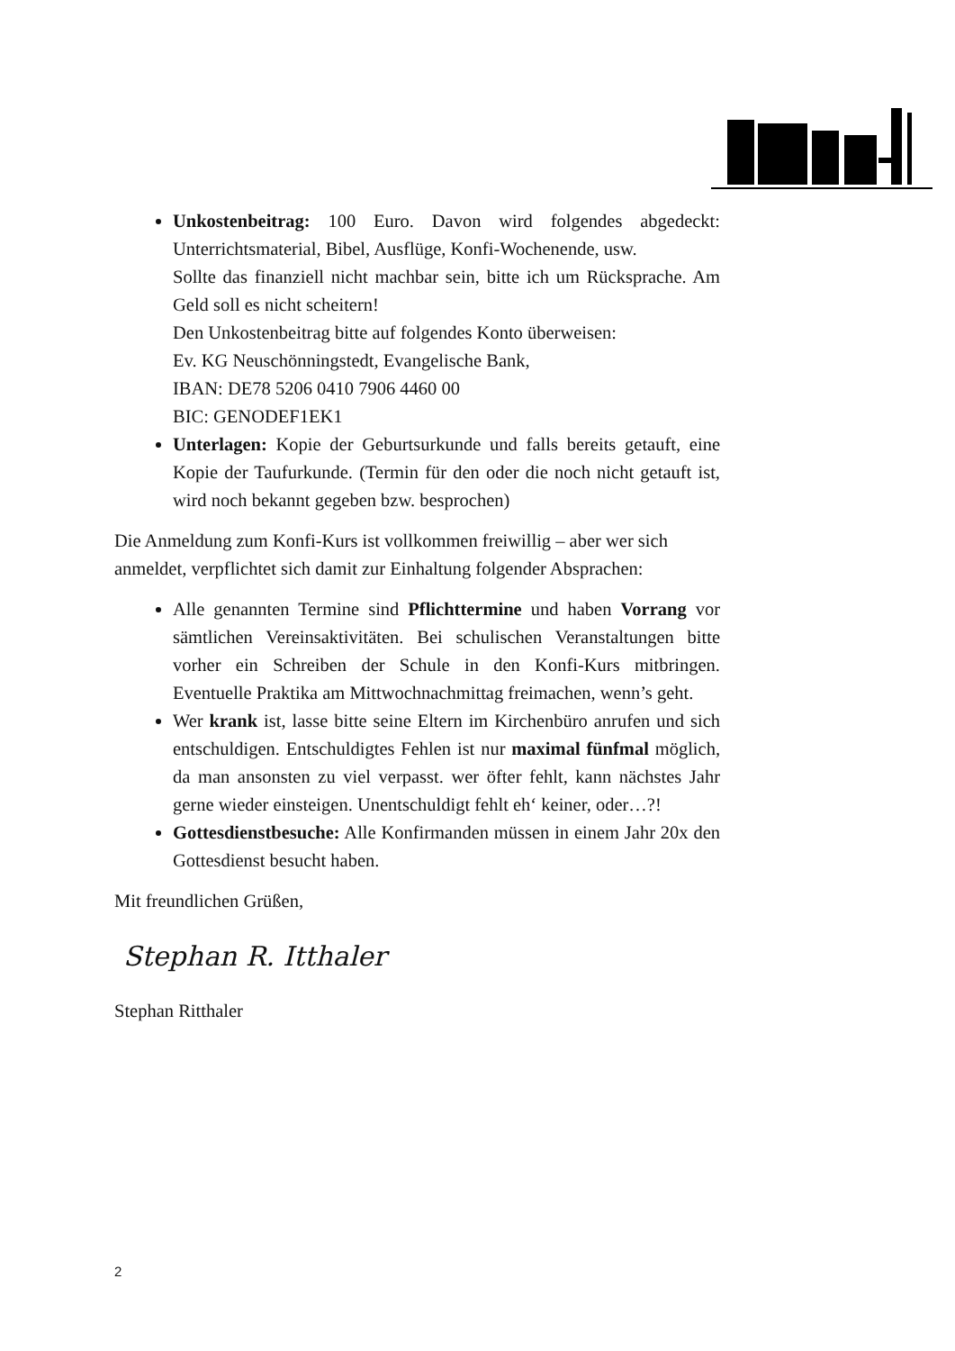Unkostenbeitrag: 100 Euro. Davon wird folgendes abgedeckt: Unterrichtsmaterial, Bibel, Ausflüge, Konfi-Wochenende, usw.
Sollte das finanziell nicht machbar sein, bitte ich um Rücksprache. Am Geld soll es nicht scheitern!
Den Unkostenbeitrag bitte auf folgendes Konto überweisen:
Ev. KG Neuschönningstedt, Evangelische Bank,
IBAN: DE78 5206 0410 7906 4460 00
BIC: GENODEF1EK1
Unterlagen: Kopie der Geburtsurkunde und falls bereits getauft, eine Kopie der Taufurkunde. (Termin für den oder die noch nicht getauft ist, wird noch bekannt gegeben bzw. besprochen)
Die Anmeldung zum Konfi-Kurs ist vollkommen freiwillig – aber wer sich anmeldet, verpflichtet sich damit zur Einhaltung folgender Absprachen:
Alle genannten Termine sind Pflichttermine und haben Vorrang vor sämtlichen Vereinsaktivitäten. Bei schulischen Veranstaltungen bitte vorher ein Schreiben der Schule in den Konfi-Kurs mitbringen. Eventuelle Praktika am Mittwochnachmittag freimachen, wenn’s geht.
Wer krank ist, lasse bitte seine Eltern im Kirchenbüro anrufen und sich entschuldigen. Entschuldigtes Fehlen ist nur maximal fünfmal möglich, da man ansonsten zu viel verpasst. wer öfter fehlt, kann nächstes Jahr gerne wieder einsteigen. Unentschuldigt fehlt eh‘ keiner, oder…?!
Gottesdienstbesuche: Alle Konfirmanden müssen in einem Jahr 20x den Gottesdienst besucht haben.
Mit freundlichen Grüßen,
Stephan R. Itthaler
Stephan Ritthaler
2